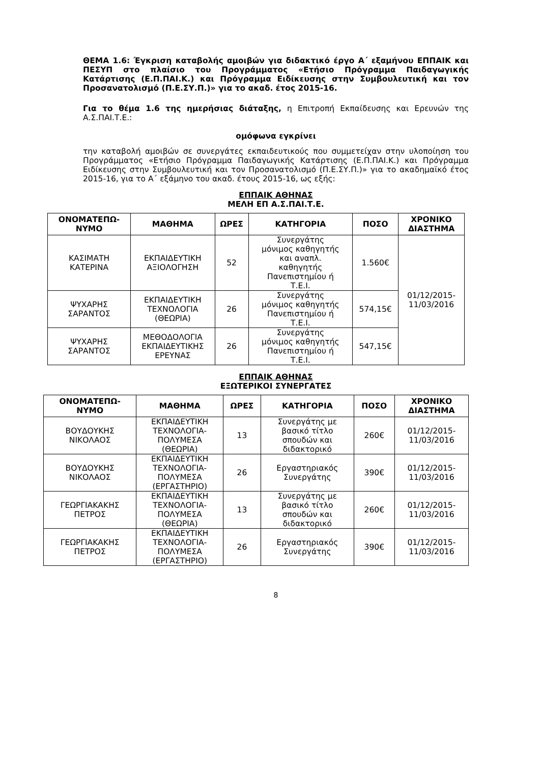ΘΕΜΑ 1.6: Έγκριση καταβολής αμοιβών για διδακτικό έργο Α΄ εξαμήνου ΕΠΠΑΙΚ και ΠΕΣΥΠ στο πλαίσιο του Προγράμματος «Ετήσιο Πρόγραμμα Παιδαγωγικής Κατάρτισης (Ε.Π.ΠΑΙ.Κ.) και Πρόγραμμα Ειδίκευσης στην Συμβουλευτική και τον Προσανατολισμό (Π.Ε.ΣΥ.Π.)» για το ακαδ. έτος 2015-16.
Για το θέμα 1.6 της ημερήσιας διάταξης, η Επιτροπή Εκπαίδευσης και Ερευνών της Α.Σ.ΠΑΙ.Τ.Ε.:
ομόφωνα εγκρίνει
την καταβολή αμοιβών σε συνεργάτες εκπαιδευτικούς που συμμετείχαν στην υλοποίηση του Προγράμματος «Ετήσιο Πρόγραμμα Παιδαγωγικής Κατάρτισης (Ε.Π.ΠΑΙ.Κ.) και Πρόγραμμα Ειδίκευσης στην Συμβουλευτική και τον Προσανατολισμό (Π.Ε.ΣΥ.Π.)» για το ακαδημαϊκό έτος 2015-16, για το Α΄ εξάμηνο του ακαδ. έτους 2015-16, ως εξής:
ΕΠΠΑΙΚ ΑΘΗΝΑΣ
ΜΕΛΗ ΕΠ Α.Σ.ΠΑΙ.Τ.Ε.
| ΟΝΟΜΑΤΕΠΩ- ΝΥΜΟ | ΜΑΘΗΜΑ | ΩΡΕΣ | ΚΑΤΗΓΟΡΙΑ | ΠΟΣΟ | ΧΡΟΝΙΚΟ ΔΙΑΣΤΗΜΑ |
| --- | --- | --- | --- | --- | --- |
| ΚΑΣΙΜΑΤΗ ΚΑΤΕΡΙΝΑ | ΕΚΠΑΙΔΕΥΤΙΚΗ ΑΞΙΟΛΟΓΗΣΗ | 52 | Συνεργάτης μόνιμος καθηγητής και αναπλ. καθηγητής Πανεπιστημίου ή Τ.Ε.Ι. | 1.560€ | 01/12/2015- 11/03/2016 |
| ΨΥΧΑΡΗΣ ΣΑΡΑΝΤΟΣ | ΕΚΠΑΙΔΕΥΤΙΚΗ ΤΕΧΝΟΛΟΓΙΑ (ΘΕΩΡΙΑ) | 26 | Συνεργάτης μόνιμος καθηγητής Πανεπιστημίου ή Τ.Ε.Ι. | 574,15€ | |
| ΨΥΧΑΡΗΣ ΣΑΡΑΝΤΟΣ | ΜΕΘΟΔΟΛΟΓΙΑ ΕΚΠΑΙΔΕΥΤΙΚΗΣ ΕΡΕΥΝΑΣ | 26 | Συνεργάτης μόνιμος καθηγητής Πανεπιστημίου ή Τ.Ε.Ι. | 547,15€ | |
ΕΠΠΑΙΚ ΑΘΗΝΑΣ
ΕΞΩΤΕΡΙΚΟΙ ΣΥΝΕΡΓΑΤΕΣ
| ΟΝΟΜΑΤΕΠΩ- ΝΥΜΟ | ΜΑΘΗΜΑ | ΩΡΕΣ | ΚΑΤΗΓΟΡΙΑ | ΠΟΣΟ | ΧΡΟΝΙΚΟ ΔΙΑΣΤΗΜΑ |
| --- | --- | --- | --- | --- | --- |
| ΒΟΥΔΟΥΚΗΣ ΝΙΚΟΛΑΟΣ | ΕΚΠΑΙΔΕΥΤΙΚΗ ΤΕΧΝΟΛΟΓΙΑ- ΠΟΛΥΜΕΣΑ (ΘΕΩΡΙΑ) | 13 | Συνεργάτης με βασικό τίτλο σπουδών και διδακτορικό | 260€ | 01/12/2015- 11/03/2016 |
| ΒΟΥΔΟΥΚΗΣ ΝΙΚΟΛΑΟΣ | ΕΚΠΑΙΔΕΥΤΙΚΗ ΤΕΧΝΟΛΟΓΙΑ- ΠΟΛΥΜΕΣΑ (ΕΡΓΑΣΤΗΡΙΟ) | 26 | Εργαστηριακός Συνεργάτης | 390€ | 01/12/2015- 11/03/2016 |
| ΓΕΩΡΓΙΑΚΑΚΗΣ ΠΕΤΡΟΣ | ΕΚΠΑΙΔΕΥΤΙΚΗ ΤΕΧΝΟΛΟΓΙΑ- ΠΟΛΥΜΕΣΑ (ΘΕΩΡΙΑ) | 13 | Συνεργάτης με βασικό τίτλο σπουδών και διδακτορικό | 260€ | 01/12/2015- 11/03/2016 |
| ΓΕΩΡΓΙΑΚΑΚΗΣ ΠΕΤΡΟΣ | ΕΚΠΑΙΔΕΥΤΙΚΗ ΤΕΧΝΟΛΟΓΙΑ- ΠΟΛΥΜΕΣΑ (ΕΡΓΑΣΤΗΡΙΟ) | 26 | Εργαστηριακός Συνεργάτης | 390€ | 01/12/2015- 11/03/2016 |
8